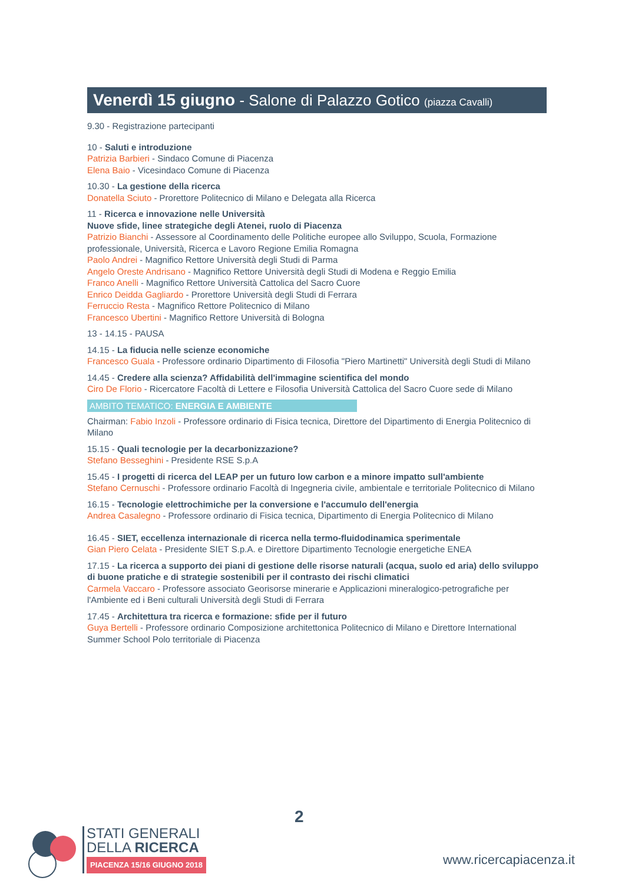Venerdì 15 giugno - Salone di Palazzo Gotico (piazza Cavalli)
9.30 - Registrazione partecipanti
10 - Saluti e introduzione
Patrizia Barbieri - Sindaco Comune di Piacenza
Elena Baio - Vicesindaco Comune di Piacenza
10.30 - La gestione della ricerca
Donatella Sciuto - Prorettore Politecnico di Milano e Delegata alla Ricerca
11 - Ricerca e innovazione nelle Università
Nuove sfide, linee strategiche degli Atenei, ruolo di Piacenza
Patrizio Bianchi - Assessore al Coordinamento delle Politiche europee allo Sviluppo, Scuola, Formazione professionale, Università, Ricerca e Lavoro Regione Emilia Romagna
Paolo Andrei - Magnifico Rettore Università degli Studi di Parma
Angelo Oreste Andrisano - Magnifico Rettore Università degli Studi di Modena e Reggio Emilia
Franco Anelli - Magnifico Rettore Università Cattolica del Sacro Cuore
Enrico Deidda Gagliardo - Prorettore Università degli Studi di Ferrara
Ferruccio Resta - Magnifico Rettore Politecnico di Milano
Francesco Ubertini - Magnifico Rettore Università di Bologna
13 - 14.15 - PAUSA
14.15 - La fiducia nelle scienze economiche
Francesco Guala - Professore ordinario Dipartimento di Filosofia "Piero Martinetti" Università degli Studi di Milano
14.45 - Credere alla scienza? Affidabilità dell'immagine scientifica del mondo
Ciro De Florio - Ricercatore Facoltà di Lettere e Filosofia Università Cattolica del Sacro Cuore sede di Milano
AMBITO TEMATICO: ENERGIA E AMBIENTE
Chairman: Fabio Inzoli - Professore ordinario di Fisica tecnica, Direttore del Dipartimento di Energia Politecnico di Milano
15.15 - Quali tecnologie per la decarbonizzazione?
Stefano Besseghini - Presidente RSE S.p.A
15.45 - I progetti di ricerca del LEAP per un futuro low carbon e a minore impatto sull'ambiente
Stefano Cernuschi - Professore ordinario Facoltà di Ingegneria civile, ambientale e territoriale Politecnico di Milano
16.15 - Tecnologie elettrochimiche per la conversione e l'accumulo dell'energia
Andrea Casalegno - Professore ordinario di Fisica tecnica, Dipartimento di Energia Politecnico di Milano
16.45 - SIET, eccellenza internazionale di ricerca nella termo-fluidodinamica sperimentale
Gian Piero Celata - Presidente SIET S.p.A. e Direttore Dipartimento Tecnologie energetiche ENEA
17.15 - La ricerca a supporto dei piani di gestione delle risorse naturali (acqua, suolo ed aria) dello sviluppo di buone pratiche e di strategie sostenibili per il contrasto dei rischi climatici
Carmela Vaccaro - Professore associato Georisorse minerarie e Applicazioni mineralogico-petrografiche per l'Ambiente ed i Beni culturali Università degli Studi di Ferrara
17.45 - Architettura tra ricerca e formazione: sfide per il futuro
Guya Bertelli - Professore ordinario Composizione architettonica Politecnico di Milano e Direttore International Summer School Polo territoriale di Piacenza
2
STATI GENERALI
DELLA RICERCA
PIACENZA 15/16 GIUGNO 2018
www.ricercapiacenza.it